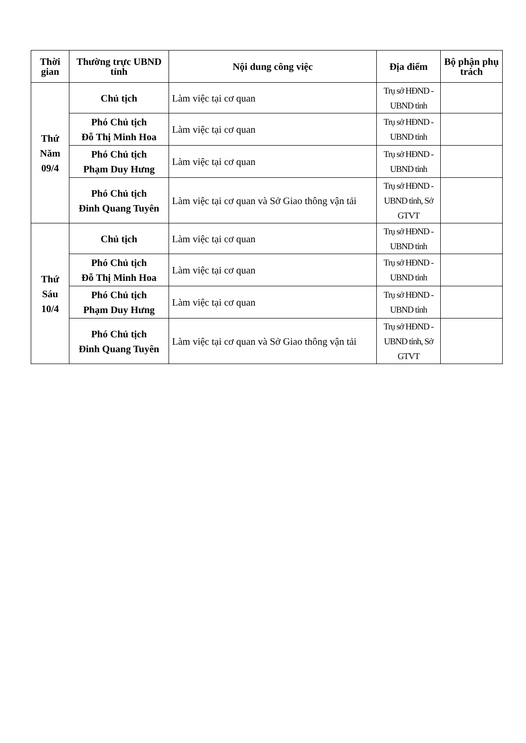| Thời gian | Thường trực UBND tỉnh | Nội dung công việc | Địa điểm | Bộ phận phụ trách |
| --- | --- | --- | --- | --- |
| Thứ Năm 09/4 | Chủ tịch | Làm việc tại cơ quan | Trụ sở HĐND - UBND tỉnh | |
| | Phó Chủ tịch Đỗ Thị Minh Hoa | Làm việc tại cơ quan | Trụ sở HĐND - UBND tỉnh | |
| | Phó Chủ tịch Phạm Duy Hưng | Làm việc tại cơ quan | Trụ sở HĐND - UBND tỉnh | |
| | Phó Chủ tịch Đinh Quang Tuyên | Làm việc tại cơ quan và Sở Giao thông vận tải | Trụ sở HĐND - UBND tỉnh, Sở GTVT | |
| Thứ Sáu 10/4 | Chủ tịch | Làm việc tại cơ quan | Trụ sở HĐND - UBND tỉnh | |
| | Phó Chủ tịch Đỗ Thị Minh Hoa | Làm việc tại cơ quan | Trụ sở HĐND - UBND tỉnh | |
| | Phó Chủ tịch Phạm Duy Hưng | Làm việc tại cơ quan | Trụ sở HĐND - UBND tỉnh | |
| | Phó Chủ tịch Đinh Quang Tuyên | Làm việc tại cơ quan và Sở Giao thông vận tải | Trụ sở HĐND - UBND tỉnh, Sở GTVT | |